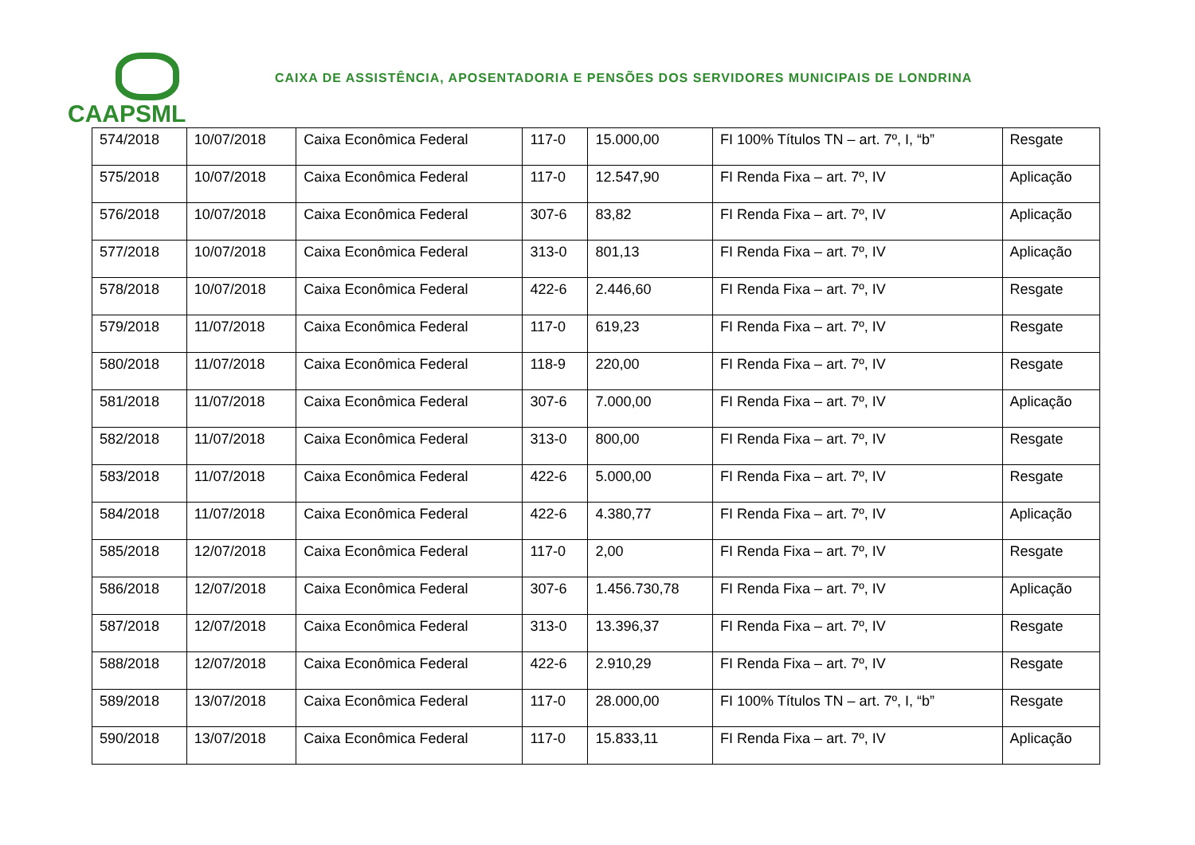CAAPSML
CAIXA DE ASSISTÊNCIA, APOSENTADORIA E PENSÕES DOS SERVIDORES MUNICIPAIS DE LONDRINA
| 574/2018 | 10/07/2018 | Caixa Econômica Federal | 117-0 | 15.000,00 | FI 100% Títulos TN – art. 7º, I, “b” | Resgate |
| 575/2018 | 10/07/2018 | Caixa Econômica Federal | 117-0 | 12.547,90 | FI Renda Fixa – art. 7º, IV | Aplicação |
| 576/2018 | 10/07/2018 | Caixa Econômica Federal | 307-6 | 83,82 | FI Renda Fixa – art. 7º, IV | Aplicação |
| 577/2018 | 10/07/2018 | Caixa Econômica Federal | 313-0 | 801,13 | FI Renda Fixa – art. 7º, IV | Aplicação |
| 578/2018 | 10/07/2018 | Caixa Econômica Federal | 422-6 | 2.446,60 | FI Renda Fixa – art. 7º, IV | Resgate |
| 579/2018 | 11/07/2018 | Caixa Econômica Federal | 117-0 | 619,23 | FI Renda Fixa – art. 7º, IV | Resgate |
| 580/2018 | 11/07/2018 | Caixa Econômica Federal | 118-9 | 220,00 | FI Renda Fixa – art. 7º, IV | Resgate |
| 581/2018 | 11/07/2018 | Caixa Econômica Federal | 307-6 | 7.000,00 | FI Renda Fixa – art. 7º, IV | Aplicação |
| 582/2018 | 11/07/2018 | Caixa Econômica Federal | 313-0 | 800,00 | FI Renda Fixa – art. 7º, IV | Resgate |
| 583/2018 | 11/07/2018 | Caixa Econômica Federal | 422-6 | 5.000,00 | FI Renda Fixa – art. 7º, IV | Resgate |
| 584/2018 | 11/07/2018 | Caixa Econômica Federal | 422-6 | 4.380,77 | FI Renda Fixa – art. 7º, IV | Aplicação |
| 585/2018 | 12/07/2018 | Caixa Econômica Federal | 117-0 | 2,00 | FI Renda Fixa – art. 7º, IV | Resgate |
| 586/2018 | 12/07/2018 | Caixa Econômica Federal | 307-6 | 1.456.730,78 | FI Renda Fixa – art. 7º, IV | Aplicação |
| 587/2018 | 12/07/2018 | Caixa Econômica Federal | 313-0 | 13.396,37 | FI Renda Fixa – art. 7º, IV | Resgate |
| 588/2018 | 12/07/2018 | Caixa Econômica Federal | 422-6 | 2.910,29 | FI Renda Fixa – art. 7º, IV | Resgate |
| 589/2018 | 13/07/2018 | Caixa Econômica Federal | 117-0 | 28.000,00 | FI 100% Títulos TN – art. 7º, I, “b” | Resgate |
| 590/2018 | 13/07/2018 | Caixa Econômica Federal | 117-0 | 15.833,11 | FI Renda Fixa – art. 7º, IV | Aplicação |